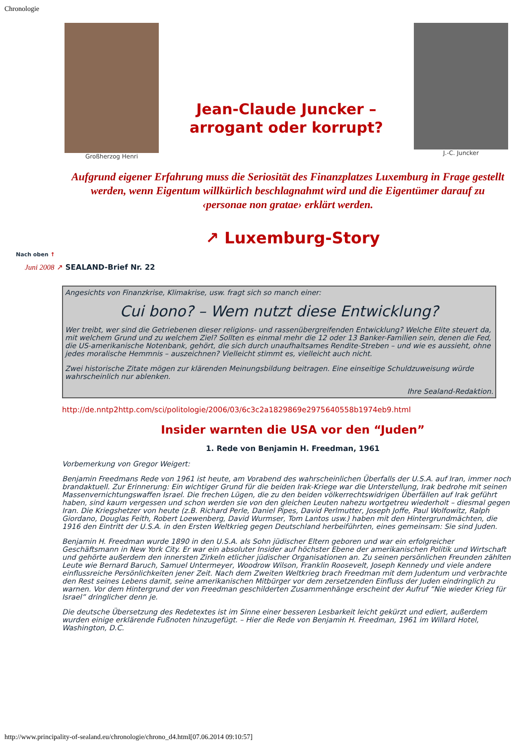Chronologie
Großherzog Henri
Jean-Claude Juncker –
arrogant oder korrupt?
J.-C. Juncker
Aufgrund eigener Erfahrung muss die Seriosität des Finanzplatzes Luxemburg in Frage gestellt werden, wenn Eigentum willkürlich beschlagnahmt wird und die Eigentümer darauf zu ‹personae non gratae› erklärt werden.
↗ Luxemburg-Story
Nach oben ↑
Juni 2008 ↗ SEALAND-Brief Nr. 22
Angesichts von Finanzkrise, Klimakrise, usw. fragt sich so manch einer:
Cui bono? – Wem nutzt diese Entwicklung?
Wer treibt, wer sind die Getriebenen dieser religions- und rassenübergreifenden Entwicklung? Welche Elite steuert da, mit welchem Grund und zu welchem Ziel? Sollten es einmal mehr die 12 oder 13 Banker-Familien sein, denen die Fed, die US-amerikanische Notenbank, gehört, die sich durch unaufhaltsames Rendite-Streben – und wie es aussieht, ohne jedes moralische Hemmnis – auszeichnen? Vielleicht stimmt es, vielleicht auch nicht.
Zwei historische Zitate mögen zur klärenden Meinungsbildung beitragen. Eine einseitige Schuldzuweisung würde wahrscheinlich nur ablenken.
Ihre Sealand-Redaktion.
http://de.nntp2http.com/sci/politologie/2006/03/6c3c2a1829869e2975640558b1974eb9.html
Insider warnten die USA vor den “Juden”
1. Rede von Benjamin H. Freedman, 1961
Vorbemerkung von Gregor Weigert:
Benjamin Freedmans Rede von 1961 ist heute, am Vorabend des wahrscheinlichen Überfalls der U.S.A. auf Iran, immer noch brandaktuell. Zur Erinnerung: Ein wichtiger Grund für die beiden Irak-Kriege war die Unterstellung, Irak bedrohe mit seinen Massenvernichtungswaffen Israel. Die frechen Lügen, die zu den beiden völkerrechtswidrigen Überfällen auf Irak geführt haben, sind kaum vergessen und schon werden sie von den gleichen Leuten nahezu wortgetreu wiederholt – diesmal gegen Iran. Die Kriegshetzer von heute (z.B. Richard Perle, Daniel Pipes, David Perlmutter, Joseph Joffe, Paul Wolfowitz, Ralph Giordano, Douglas Feith, Robert Loewenberg, David Wurmser, Tom Lantos usw.) haben mit den Hintergrundmächten, die 1916 den Eintritt der U.S.A. in den Ersten Weltkrieg gegen Deutschland herbeiführten, eines gemeinsam: Sie sind Juden.
Benjamin H. Freedman wurde 1890 in den U.S.A. als Sohn jüdischer Eltern geboren und war ein erfolgreicher Geschäftsmann in New York City. Er war ein absoluter Insider auf höchster Ebene der amerikanischen Politik und Wirtschaft und gehörte außerdem den innersten Zirkeln etlicher jüdischer Organisationen an. Zu seinen persönlichen Freunden zählten Leute wie Bernard Baruch, Samuel Untermeyer, Woodrow Wilson, Franklin Roosevelt, Joseph Kennedy und viele andere einflussreiche Persönlichkeiten jener Zeit. Nach dem Zweiten Weltkrieg brach Freedman mit dem Judentum und verbrachte den Rest seines Lebens damit, seine amerikanischen Mitbürger vor dem zersetzenden Einfluss der Juden eindringlich zu warnen. Vor dem Hintergrund der von Freedman geschilderten Zusammenhänge erscheint der Aufruf “Nie wieder Krieg für Israel” dringlicher denn je.
Die deutsche Übersetzung des Redetextes ist im Sinne einer besseren Lesbarkeit leicht gekürzt und ediert, außerdem wurden einige erklärende Fußnoten hinzugefügt. – Hier die Rede von Benjamin H. Freedman, 1961 im Willard Hotel, Washington, D.C.
http://www.principality-of-sealand.eu/chronologie/chrono_d4.html[07.06.2014 09:10:57]